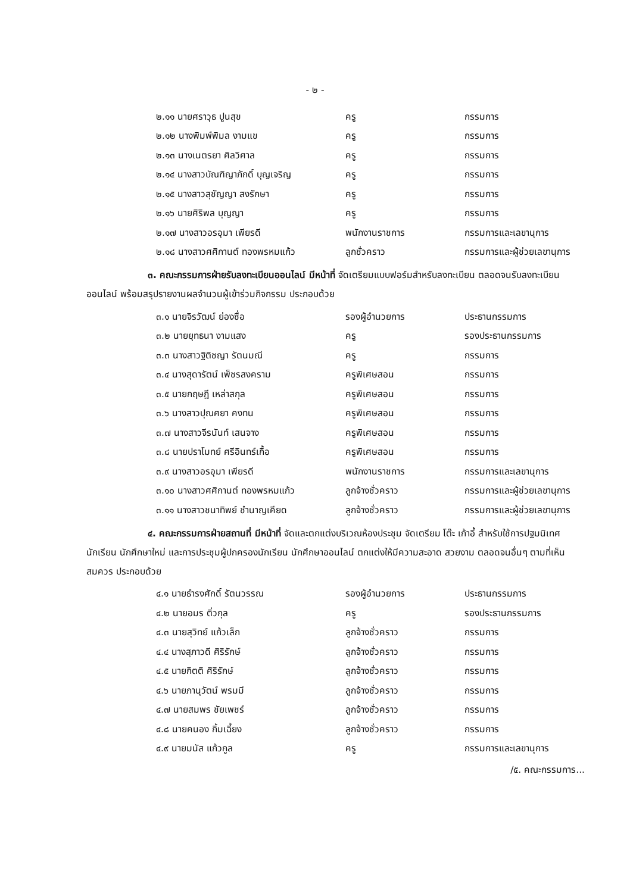- ๒ -
| ๒.๑๑ นายศราวุธ ปูนสุข | ครู | กรรมการ |
| ๒.๑๒ นางพิมพ์พิมล งามแข | ครู | กรรมการ |
| ๒.๑๓ นางเนตรยา ศิลวิศาล | ครู | กรรมการ |
| ๒.๑๔ นางสาวบัณฑิญาภักดิ์ บุญเจริญ | ครู | กรรมการ |
| ๒.๑๕ นางสาวสุชัญญา สงรักษา | ครู | กรรมการ |
| ๒.๑๖ นายศิริพล บุญญา | ครู | กรรมการ |
| ๒.๑๗ นางสาวอรอุมา เพียรดี | พนักงานราชการ | กรรมการและเลขานุการ |
| ๒.๑๘ นางสาวศศิกานต์ ทองพรหมแก้ว | ลูกชั่วคราว | กรรมการและผู้ช่วยเลขานุการ |
๓. คณะกรรมการฝ่ายรับลงทะเบียนออนไลน์ มีหน้าที่ จัดเตรียมแบบฟอร์มสำหรับลงทะเบียน ตลอดจนรับลงทะเบียนออนไลน์ พร้อมสรุปรายงานผลจำนวนผู้เข้าร่วมกิจกรรม ประกอบด้วย
| ๓.๑ นายจิรวัฒน์ ย่องซื่อ | รองผู้อำนวยการ | ประธานกรรมการ |
| ๓.๒ นายยุทธนา งามแสง | ครู | รองประธานกรรมการ |
| ๓.๓ นางสาวฐิติชญา รัตนมณี | ครู | กรรมการ |
| ๓.๔ นางสุดารัตน์ เพ็ชรสงคราม | ครูพิเศษสอน | กรรมการ |
| ๓.๕ นายกฤษฎี เหล่าสกุล | ครูพิเศษสอน | กรรมการ |
| ๓.๖ นางสาวปุณศยา คงทน | ครูพิเศษสอน | กรรมการ |
| ๓.๗ นางสาวจีรนันท์ เสนจาง | ครูพิเศษสอน | กรรมการ |
| ๓.๘ นายปราโมทย์ ศรีอินทร์เกื้อ | ครูพิเศษสอน | กรรมการ |
| ๓.๙ นางสาวอรอุมา เพียรดี | พนักงานราชการ | กรรมการและเลขานุการ |
| ๓.๑๐ นางสาวศศิกานต์ ทองพรหมแก้ว | ลูกจ้างชั่วคราว | กรรมการและผู้ช่วยเลขานุการ |
| ๓.๑๑ นางสาวชนาทิพย์ ชำนาญเคียด | ลูกจ้างชั่วคราว | กรรมการและผู้ช่วยเลขานุการ |
๔. คณะกรรมการฝ่ายสถานที่ มีหน้าที่ จัดและตกแต่งบริเวณห้องประชุม จัดเตรียม โต๊ะ เก้าอี้ สำหรับใช้การปฐมนิเทศนักเรียน นักศึกษาใหม่ และการประชุมผู้ปกครองนักเรียน นักศึกษาออนไลน์ ตกแต่งให้มีความสะอาด สวยงาม ตลอดจนอื่นๆ ตามที่เห็นสมควร ประกอบด้วย
| ๔.๑ นายธำรงศักดิ์ รัตนวรรณ | รองผู้อำนวยการ | ประธานกรรมการ |
| ๔.๒ นายอมร ติ่วกุล | ครู | รองประธานกรรมการ |
| ๔.๓ นายสุวิทย์ แก้วเล็ก | ลูกจ้างชั่วคราว | กรรมการ |
| ๔.๔ นางสุภาวดี ศิริรักษ์ | ลูกจ้างชั่วคราว | กรรมการ |
| ๔.๕ นายกิตติ ศิริรักษ์ | ลูกจ้างชั่วคราว | กรรมการ |
| ๔.๖ นายภานุวัตน์ พรมมี | ลูกจ้างชั่วคราว | กรรมการ |
| ๔.๗ นายสมพร ชัยเพชร์ | ลูกจ้างชั่วคราว | กรรมการ |
| ๔.๘ นายคนอง กิ้มเฉี้ยง | ลูกจ้างชั่วคราว | กรรมการ |
| ๔.๙ นายมนัส แก้วกูล | ครู | กรรมการและเลขานุการ |
/๕. คณะกรรมการ...